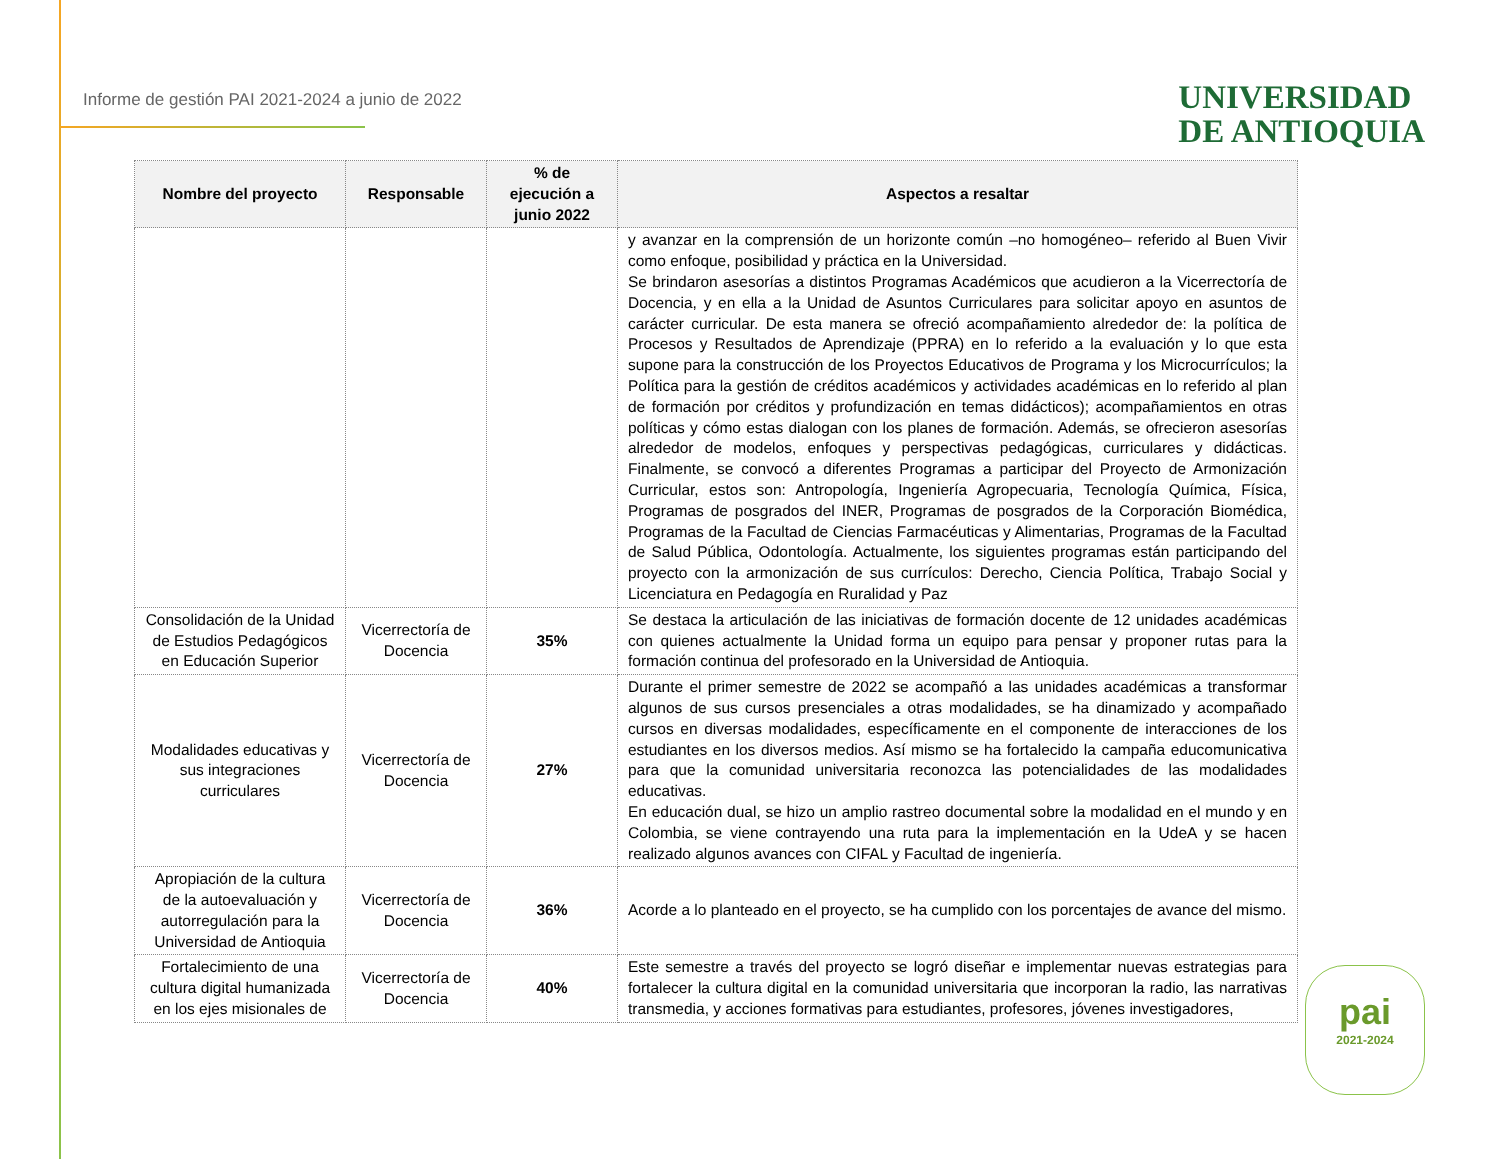Informe de gestión PAI 2021-2024 a junio de 2022
UNIVERSIDAD
DE ANTIOQUIA
| Nombre del proyecto | Responsable | % de ejecución a junio 2022 | Aspectos a resaltar |
| --- | --- | --- | --- |
| | | | y avanzar en la comprensión de un horizonte común –no homogéneo– referido al Buen Vivir como enfoque, posibilidad y práctica en la Universidad. Se brindaron asesorías a distintos Programas Académicos que acudieron a la Vicerrectoría de Docencia, y en ella a la Unidad de Asuntos Curriculares para solicitar apoyo en asuntos de carácter curricular. De esta manera se ofreció acompañamiento alrededor de: la política de Procesos y Resultados de Aprendizaje (PPRA) en lo referido a la evaluación y lo que esta supone para la construcción de los Proyectos Educativos de Programa y los Microcurrículos; la Política para la gestión de créditos académicos y actividades académicas en lo referido al plan de formación por créditos y profundización en temas didácticos); acompañamientos en otras políticas y cómo estas dialogan con los planes de formación. Además, se ofrecieron asesorías alrededor de modelos, enfoques y perspectivas pedagógicas, curriculares y didácticas. Finalmente, se convocó a diferentes Programas a participar del Proyecto de Armonización Curricular, estos son: Antropología, Ingeniería Agropecuaria, Tecnología Química, Física, Programas de posgrados del INER, Programas de posgrados de la Corporación Biomédica, Programas de la Facultad de Ciencias Farmacéuticas y Alimentarias, Programas de la Facultad de Salud Pública, Odontología. Actualmente, los siguientes programas están participando del proyecto con la armonización de sus currículos: Derecho, Ciencia Política, Trabajo Social y Licenciatura en Pedagogía en Ruralidad y Paz |
| Consolidación de la Unidad de Estudios Pedagógicos en Educación Superior | Vicerrectoría de Docencia | 35% | Se destaca la articulación de las iniciativas de formación docente de 12 unidades académicas con quienes actualmente la Unidad forma un equipo para pensar y proponer rutas para la formación continua del profesorado en la Universidad de Antioquia. |
| Modalidades educativas y sus integraciones curriculares | Vicerrectoría de Docencia | 27% | Durante el primer semestre de 2022 se acompañó a las unidades académicas a transformar algunos de sus cursos presenciales a otras modalidades, se ha dinamizado y acompañado cursos en diversas modalidades, específicamente en el componente de interacciones de los estudiantes en los diversos medios. Así mismo se ha fortalecido la campaña educomunicativa para que la comunidad universitaria reconozca las potencialidades de las modalidades educativas. En educación dual, se hizo un amplio rastreo documental sobre la modalidad en el mundo y en Colombia, se viene contrayendo una ruta para la implementación en la UdeA y se hacen realizado algunos avances con CIFAL y Facultad de ingeniería. |
| Apropiación de la cultura de la autoevaluación y autorregulación para la Universidad de Antioquia | Vicerrectoría de Docencia | 36% | Acorde a lo planteado en el proyecto, se ha cumplido con los porcentajes de avance del mismo. |
| Fortalecimiento de una cultura digital humanizada en los ejes misionales de | Vicerrectoría de Docencia | 40% | Este semestre a través del proyecto se logró diseñar e implementar nuevas estrategias para fortalecer la cultura digital en la comunidad universitaria que incorporan la radio, las narrativas transmedia, y acciones formativas para estudiantes, profesores, jóvenes investigadores, |
pai
2021-2024